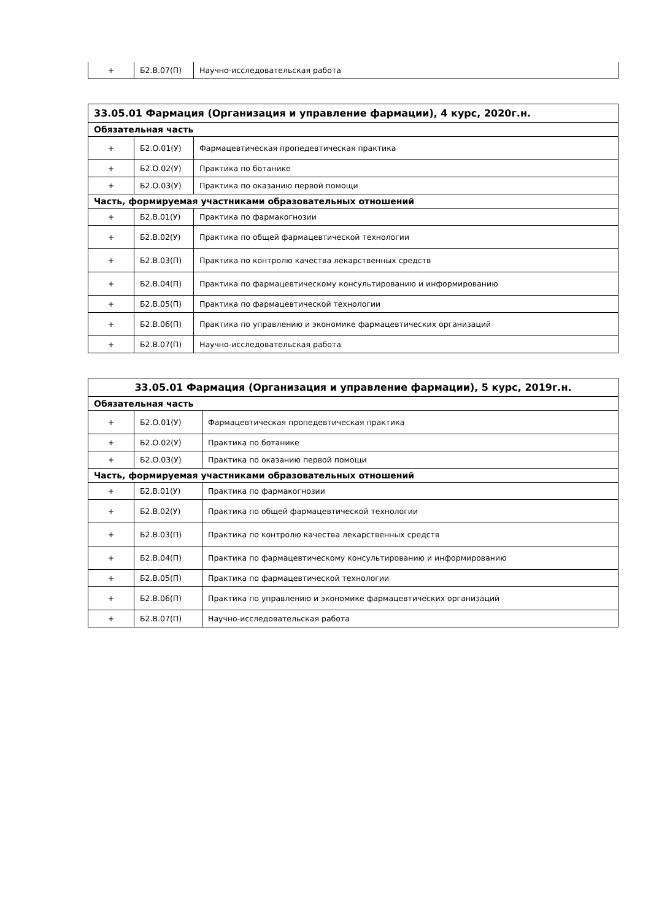| + | Б2.В.07(П) | Научно-исследовательская работа |
| 33.05.01 Фармация (Организация и управление фармации), 4 курс, 2020г.н. | | |
| --- | --- | --- |
| Обязательная часть | | |
| + | Б2.О.01(У) | Фармацевтическая пропедевтическая практика |
| + | Б2.О.02(У) | Практика по ботанике |
| + | Б2.О.03(У) | Практика по оказанию первой помощи |
| Часть, формируемая участниками образовательных отношений | | |
| + | Б2.В.01(У) | Практика по фармакогнозии |
| + | Б2.В.02(У) | Практика по общей фармацевтической технологии |
| + | Б2.В.03(П) | Практика по контролю качества лекарственных средств |
| + | Б2.В.04(П) | Практика по фармацевтическому консультированию и информированию |
| + | Б2.В.05(П) | Практика по фармацевтической технологии |
| + | Б2.В.06(П) | Практика по управлению и экономике фармацевтических организаций |
| + | Б2.В.07(П) | Научно-исследовательская работа |
| 33.05.01 Фармация (Организация и управление фармации), 5 курс, 2019г.н. | | |
| --- | --- | --- |
| Обязательная часть | | |
| + | Б2.О.01(У) | Фармацевтическая пропедевтическая практика |
| + | Б2.О.02(У) | Практика по ботанике |
| + | Б2.О.03(У) | Практика по оказанию первой помощи |
| Часть, формируемая участниками образовательных отношений | | |
| + | Б2.В.01(У) | Практика по фармакогнозии |
| + | Б2.В.02(У) | Практика по общей фармацевтической технологии |
| + | Б2.В.03(П) | Практика по контролю качества лекарственных средств |
| + | Б2.В.04(П) | Практика по фармацевтическому консультированию и информированию |
| + | Б2.В.05(П) | Практика по фармацевтической технологии |
| + | Б2.В.06(П) | Практика по управлению и экономике фармацевтических организаций |
| + | Б2.В.07(П) | Научно-исследовательская работа |